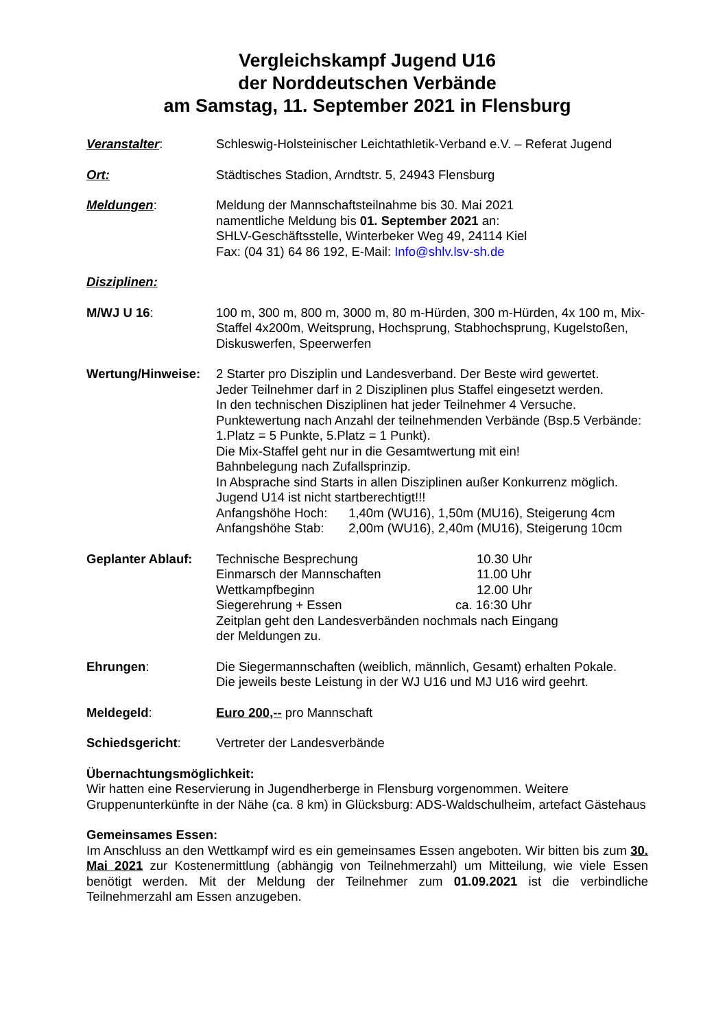Vergleichskampf Jugend U16
der Norddeutschen Verbände
am Samstag, 11. September 2021 in Flensburg
Veranstalter: Schleswig-Holsteinischer Leichtathletik-Verband e.V. – Referat Jugend
Ort: Städtisches Stadion, Arndtstr. 5, 24943 Flensburg
Meldungen: Meldung der Mannschaftsteilnahme bis 30. Mai 2021
namentliche Meldung bis 01. September 2021 an:
SHLV-Geschäftsstelle, Winterbeker Weg 49, 24114 Kiel
Fax: (04 31) 64 86 192, E-Mail: Info@shlv.lsv-sh.de
Disziplinen:
M/WJ U 16: 100 m, 300 m, 800 m, 3000 m, 80 m-Hürden, 300 m-Hürden, 4x 100 m, Mix-Staffel 4x200m, Weitsprung, Hochsprung, Stabhochsprung, Kugelstoßen, Diskuswerfen, Speerwerfen
Wertung/Hinweise: 2 Starter pro Disziplin und Landesverband. Der Beste wird gewertet.
Jeder Teilnehmer darf in 2 Disziplinen plus Staffel eingesetzt werden.
In den technischen Disziplinen hat jeder Teilnehmer 4 Versuche.
Punktewertung nach Anzahl der teilnehmenden Verbände (Bsp.5 Verbände: 1.Platz = 5 Punkte, 5.Platz = 1 Punkt).
Die Mix-Staffel geht nur in die Gesamtwertung mit ein!
Bahnbelegung nach Zufallsprinzip.
In Absprache sind Starts in allen Disziplinen außer Konkurrenz möglich.
Jugend U14 ist nicht startberechtigt!!!
Anfangshöhe Hoch: 1,40m (WU16), 1,50m (MU16), Steigerung 4cm
Anfangshöhe Stab: 2,00m (WU16), 2,40m (MU16), Steigerung 10cm
Geplanter Ablauf: Technische Besprechung 10.30 Uhr
Einmarsch der Mannschaften 11.00 Uhr
Wettkampfbeginn 12.00 Uhr
Siegerehrung + Essen ca. 16:30 Uhr
Zeitplan geht den Landesverbänden nochmals nach Eingang
der Meldungen zu.
Ehrungen: Die Siegermannschaften (weiblich, männlich, Gesamt) erhalten Pokale.
Die jeweils beste Leistung in der WJ U16 und MJ U16 wird geehrt.
Meldegeld: Euro 200,-- pro Mannschaft
Schiedsgericht: Vertreter der Landesverbände
Übernachtungsmöglichkeit:
Wir hatten eine Reservierung in Jugendherberge in Flensburg vorgenommen. Weitere Gruppenunterkünfte in der Nähe (ca. 8 km) in Glücksburg: ADS-Waldschulheim, artefact Gästehaus
Gemeinsames Essen:
Im Anschluss an den Wettkampf wird es ein gemeinsames Essen angeboten. Wir bitten bis zum 30. Mai 2021 zur Kostenermittlung (abhängig von Teilnehmerzahl) um Mitteilung, wie viele Essen benötigt werden. Mit der Meldung der Teilnehmer zum 01.09.2021 ist die verbindliche Teilnehmerzahl am Essen anzugeben.